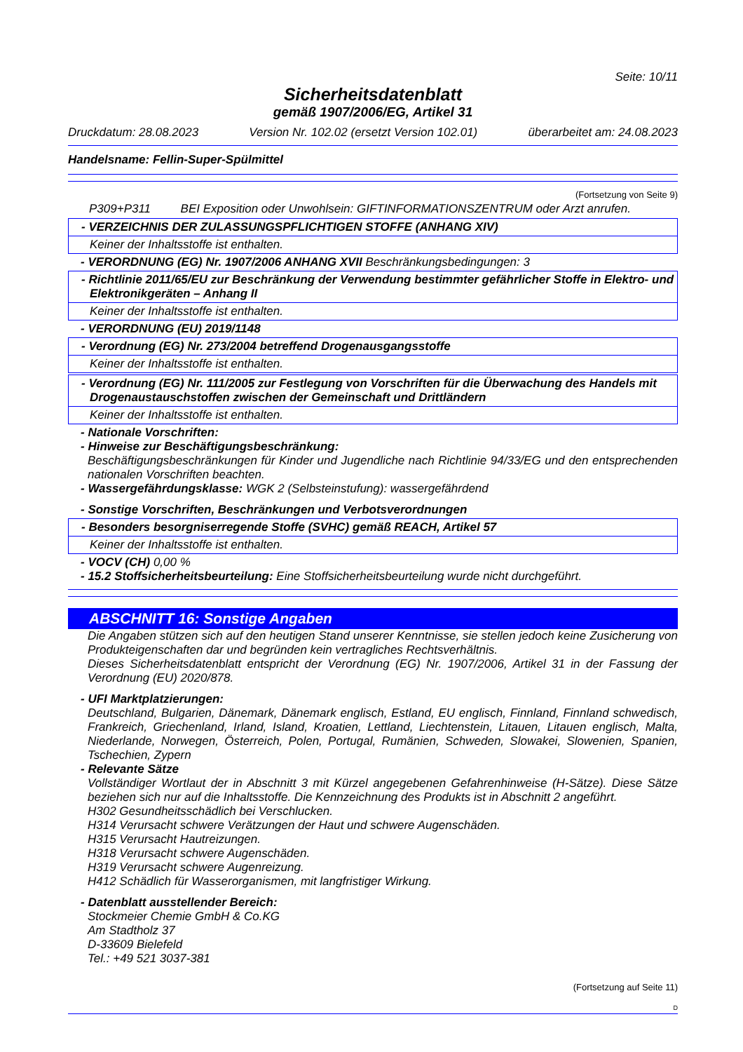Seite: 10/11
Sicherheitsdatenblatt
gemäß 1907/2006/EG, Artikel 31
Druckdatum: 28.08.2023 Version Nr. 102.02 (ersetzt Version 102.01) überarbeitet am: 24.08.2023
Handelsname: Fellin-Super-Spülmittel
(Fortsetzung von Seite 9)
P309+P311 BEI Exposition oder Unwohlsein: GIFTINFORMATIONSZENTRUM oder Arzt anrufen.
- VERZEICHNIS DER ZULASSUNGSPFLICHTIGEN STOFFE (ANHANG XIV)
Keiner der Inhaltsstoffe ist enthalten.
- VERORDNUNG (EG) Nr. 1907/2006 ANHANG XVII Beschränkungsbedingungen: 3
- Richtlinie 2011/65/EU zur Beschränkung der Verwendung bestimmter gefährlicher Stoffe in Elektro- und Elektronikgeräten – Anhang II
Keiner der Inhaltsstoffe ist enthalten.
- VERORDNUNG (EU) 2019/1148
- Verordnung (EG) Nr. 273/2004 betreffend Drogenausgangsstoffe
Keiner der Inhaltsstoffe ist enthalten.
- Verordnung (EG) Nr. 111/2005 zur Festlegung von Vorschriften für die Überwachung des Handels mit Drogenaustauschstoffen zwischen der Gemeinschaft und Drittländern
Keiner der Inhaltsstoffe ist enthalten.
- Nationale Vorschriften:
- Hinweise zur Beschäftigungsbeschränkung:
Beschäftigungsbeschränkungen für Kinder und Jugendliche nach Richtlinie 94/33/EG und den entsprechenden nationalen Vorschriften beachten.
- Wassergefährdungsklasse: WGK 2 (Selbsteinstufung): wassergefährdend
- Sonstige Vorschriften, Beschränkungen und Verbotsverordnungen
- Besonders besorgniserregende Stoffe (SVHC) gemäß REACH, Artikel 57
Keiner der Inhaltsstoffe ist enthalten.
- VOCV (CH) 0,00 %
- 15.2 Stoffsicherheitsbeurteilung: Eine Stoffsicherheitsbeurteilung wurde nicht durchgeführt.
ABSCHNITT 16: Sonstige Angaben
Die Angaben stützen sich auf den heutigen Stand unserer Kenntnisse, sie stellen jedoch keine Zusicherung von Produkteigenschaften dar und begründen kein vertragliches Rechtsverhältnis.
Dieses Sicherheitsdatenblatt entspricht der Verordnung (EG) Nr. 1907/2006, Artikel 31 in der Fassung der Verordnung (EU) 2020/878.
- UFI Marktplatzierungen:
Deutschland, Bulgarien, Dänemark, Dänemark englisch, Estland, EU englisch, Finnland, Finnland schwedisch, Frankreich, Griechenland, Irland, Island, Kroatien, Lettland, Liechtenstein, Litauen, Litauen englisch, Malta, Niederlande, Norwegen, Österreich, Polen, Portugal, Rumänien, Schweden, Slowakei, Slowenien, Spanien, Tschechien, Zypern
- Relevante Sätze
Vollständiger Wortlaut der in Abschnitt 3 mit Kürzel angegebenen Gefahrenhinweise (H-Sätze). Diese Sätze beziehen sich nur auf die Inhaltsstoffe. Die Kennzeichnung des Produkts ist in Abschnitt 2 angeführt.
H302 Gesundheitsschädlich bei Verschlucken.
H314 Verursacht schwere Verätzungen der Haut und schwere Augenschäden.
H315 Verursacht Hautreizungen.
H318 Verursacht schwere Augenschäden.
H319 Verursacht schwere Augenreizung.
H412 Schädlich für Wasserorganismen, mit langfristiger Wirkung.
- Datenblatt ausstellender Bereich:
Stockmeier Chemie GmbH & Co.KG
Am Stadtholz 37
D-33609 Bielefeld
Tel.: +49 521 3037-381
(Fortsetzung auf Seite 11)
D